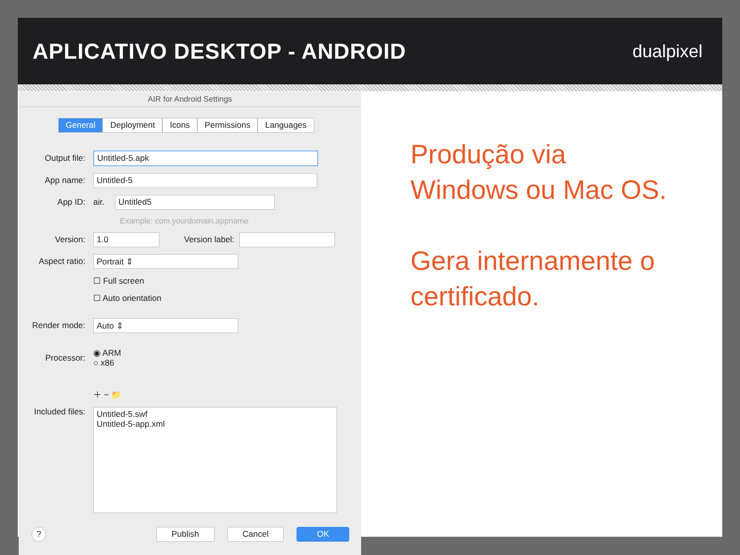APLICATIVO DESKTOP - ANDROID
dualpixel
AIR for Android Settings
General Deployment Icons Permissions Languages
Output file:
Untitled-5.apk
App name:
Untitled-5
App ID: air.
Untitled5
Example: com.yourdomain.appname
Version:
1.0
Version label:
Aspect ratio:
Portrait ⇕
☐ Full screen
☐ Auto orientation
Render mode:
Auto ⇕
Processor:
◉ ARM
○ x86
＋ − 📁
Included files:
Untitled-5.swf
Untitled-5-app.xml
? Publish Cancel OK
Produção via
Windows ou Mac OS.
Gera internamente o
certificado.